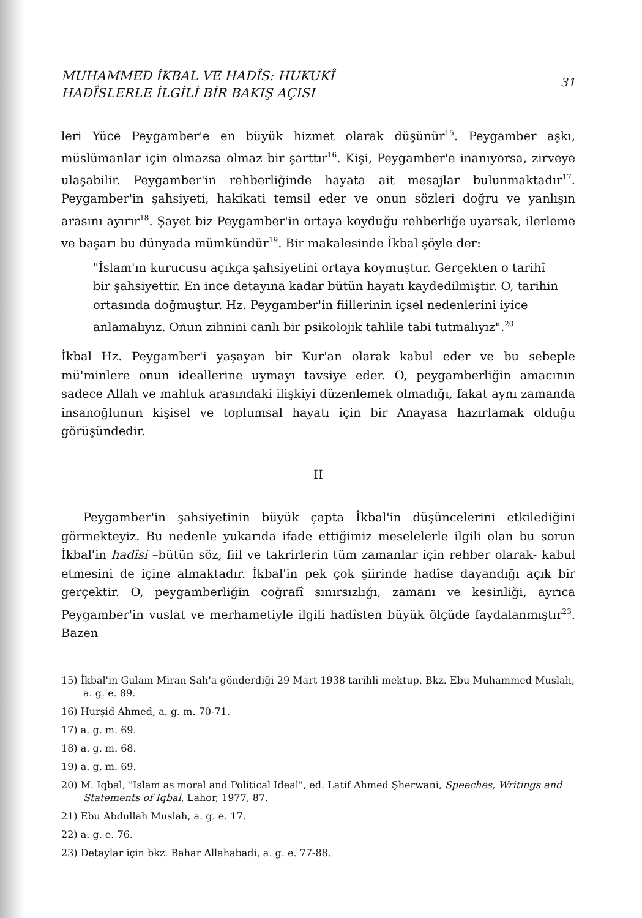MUHAMMED İKBAL VE HADÎS: HUKUKÎ
HADÎSLERLE İLGİLİ BİR BAKIŞ AÇISI
31
leri Yüce Peygamber'e en büyük hizmet olarak düşünür<sup>15</sup>. Peygamber aşkı, müslümanlar için olmazsa olmaz bir şarttır<sup>16</sup>. Kişi, Peygamber'e inanıyorsa, zirveye ulaşabilir. Peygamber'in rehberliğinde hayata ait mesajlar bulunmaktadır<sup>17</sup>. Peygamber'in şahsiyeti, hakikati temsil eder ve onun sözleri doğru ve yanlışın arasını ayırır<sup>18</sup>. Şayet biz Peygamber'in ortaya koyduğu rehberliğe uyarsak, ilerleme ve başarı bu dünyada mümkündür<sup>19</sup>. Bir makalesinde İkbal şöyle der:
"İslam'ın kurucusu açıkça şahsiyetini ortaya koymuştur. Gerçekten o tarihî bir şahsiyettir. En ince detayına kadar bütün hayatı kaydedilmiştir. O, tarihin ortasında doğmuştur. Hz. Peygamber'in fiillerinin içsel nedenlerini iyice anlamalıyız. Onun zihnini canlı bir psikolojik tahlile tabi tutmalıyız".<sup>20</sup>
İkbal Hz. Peygamber'i yaşayan bir Kur'an olarak kabul eder ve bu sebeple mü'minlere onun ideallerine uymayı tavsiye eder. O, peygamberliğin amacının sadece Allah ve mahluk arasındaki ilişkiyi düzenlemek olmadığı, fakat aynı zamanda insanoğlunun kişisel ve toplumsal hayatı için bir Anayasa hazırlamak olduğu görüşündedir.
II
Peygamber'in şahsiyetinin büyük çapta İkbal'in düşüncelerini etkilediğini görmekteyiz. Bu nedenle yukarıda ifade ettiğimiz meselelerle ilgili olan bu sorun İkbal'in hadîsi –bütün söz, fiil ve takrirlerin tüm zamanlar için rehber olarak- kabul etmesini de içine almaktadır. İkbal'in pek çok şiirinde hadîse dayandığı açık bir gerçektir. O, peygamberliğin coğrafî sınırsızlığı, zamanı ve kesinliği, ayrıca Peygamber'in vuslat ve merhametiyle ilgili hadîsten büyük ölçüde faydalanmıştır<sup>23</sup>. Bazen
15) İkbal'in Gulam Miran Şah'a gönderdiği 29 Mart 1938 tarihli mektup. Bkz. Ebu Muhammed Muslah, a. g. e. 89.
16) Hurşid Ahmed, a. g. m. 70-71.
17) a. g. m. 69.
18) a. g. m. 68.
19) a. g. m. 69.
20) M. Iqbal, "Islam as moral and Political Ideal", ed. Latif Ahmed Şherwani, Speeches, Writings and Statements of Iqbal, Lahor, 1977, 87.
21) Ebu Abdullah Muslah, a. g. e. 17.
22) a. g. e. 76.
23) Detaylar için bkz. Bahar Allahabadi, a. g. e. 77-88.